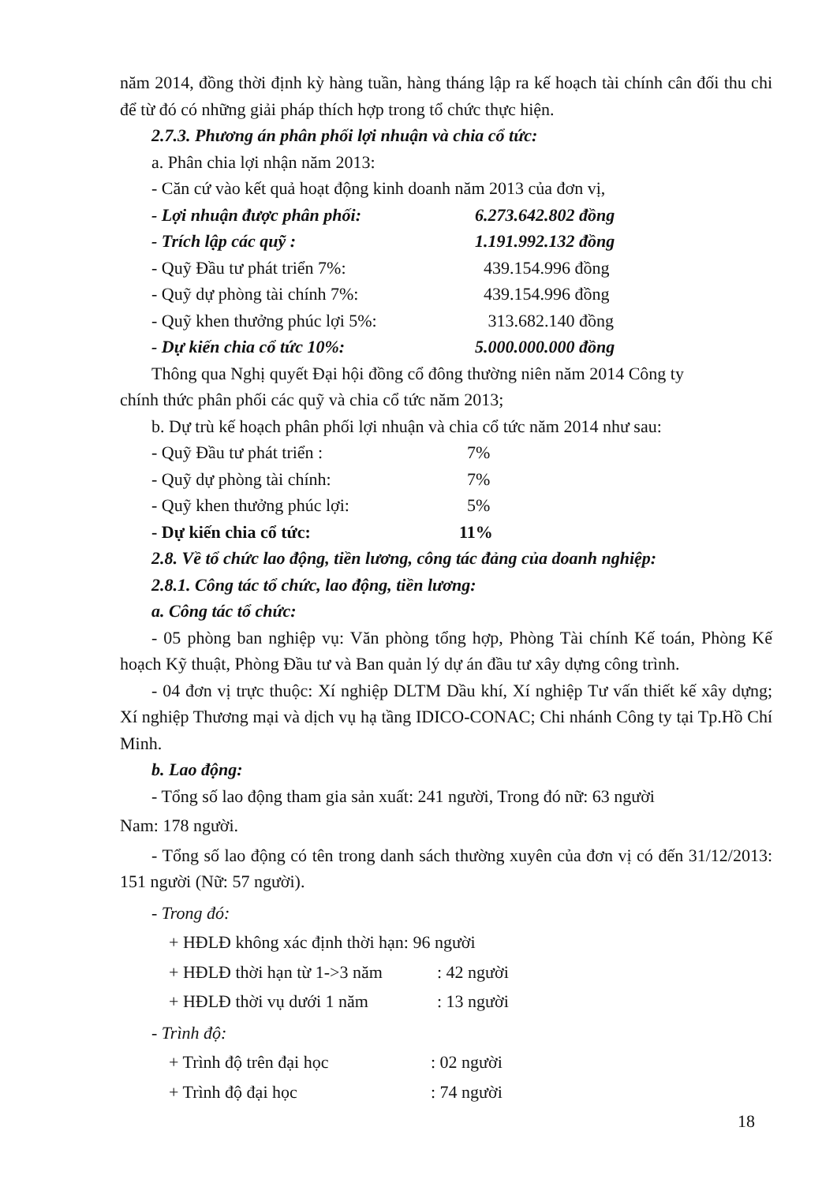năm 2014, đồng thời định kỳ hàng tuần, hàng tháng lập ra kế hoạch tài chính cân đối thu chi để từ đó có những giải pháp thích hợp trong tổ chức thực hiện.
2.7.3. Phương án phân phối lợi nhuận và chia cổ tức:
a. Phân chia lợi nhận năm 2013:
- Căn cứ vào kết quả hoạt động kinh doanh năm 2013 của đơn vị,
- Lợi nhuận được phân phối: 6.273.642.802 đồng
- Trích lập các quỹ : 1.191.992.132 đồng
- Quỹ Đầu tư phát triển 7%: 439.154.996 đồng
- Quỹ dự phòng tài chính 7%: 439.154.996 đồng
- Quỹ khen thưởng phúc lợi 5%: 313.682.140 đồng
- Dự kiến chia cổ tức 10%: 5.000.000.000 đồng
Thông qua Nghị quyết Đại hội đồng cổ đông thường niên năm 2014 Công ty
chính thức phân phối các quỹ và chia cổ tức năm 2013;
b. Dự trù kế hoạch phân phối lợi nhuận và chia cổ tức năm 2014 như sau:
- Quỹ Đầu tư phát triển : 7%
- Quỹ dự phòng tài chính: 7%
- Quỹ khen thưởng phúc lợi: 5%
- Dự kiến chia cổ tức: 11%
2.8. Về tổ chức lao động, tiền lương, công tác đảng của doanh nghiệp:
2.8.1. Công tác tổ chức, lao động, tiền lương:
a. Công tác tổ chức:
- 05 phòng ban nghiệp vụ: Văn phòng tổng hợp, Phòng Tài chính Kế toán, Phòng Kế hoạch Kỹ thuật, Phòng Đầu tư và Ban quản lý dự án đầu tư xây dựng công trình.
- 04 đơn vị trực thuộc: Xí nghiệp DLTM Dầu khí, Xí nghiệp Tư vấn thiết kế xây dựng; Xí nghiệp Thương mại và dịch vụ hạ tầng IDICO-CONAC; Chi nhánh Công ty tại Tp.Hồ Chí Minh.
b. Lao động:
- Tổng số lao động tham gia sản xuất: 241 người, Trong đó nữ: 63 người
Nam: 178 người.
- Tổng số lao động có tên trong danh sách thường xuyên của đơn vị có đến 31/12/2013: 151 người (Nữ: 57 người).
- Trong đó:
+ HĐLĐ không xác định thời hạn: 96 người
+ HĐLĐ thời hạn từ 1->3 năm: 42 người
+ HĐLĐ thời vụ dưới 1 năm: 13 người
- Trình độ:
+ Trình độ trên đại học: 02 người
+ Trình độ đại học: 74 người
18